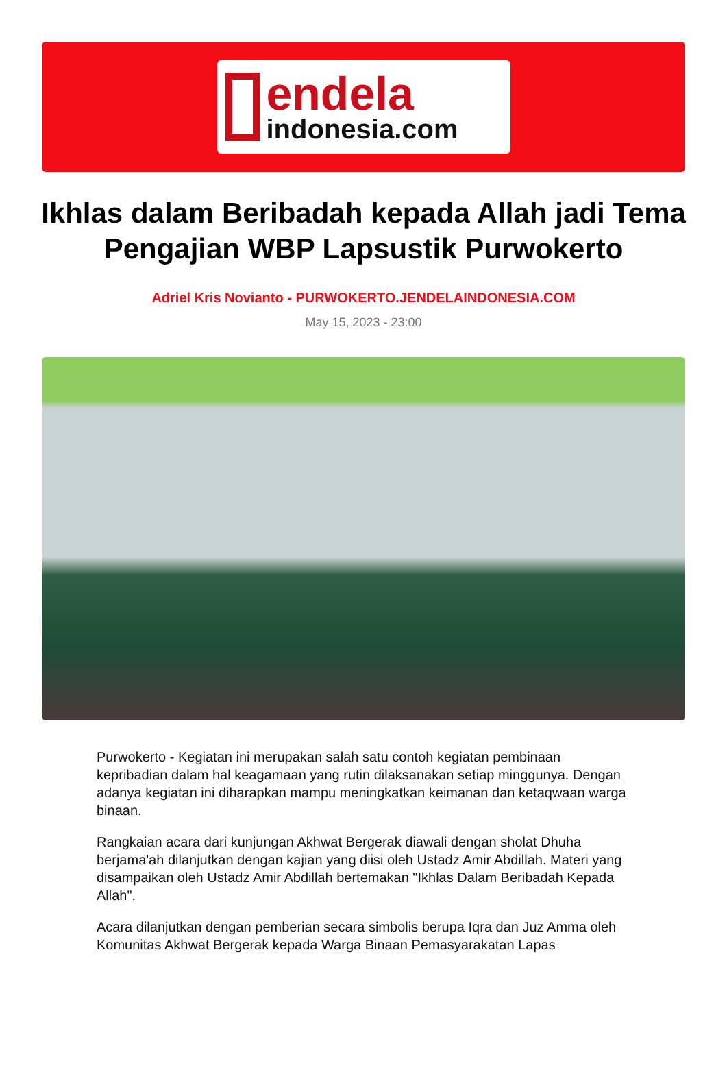endela
indonesia.com
Ikhlas dalam Beribadah kepada Allah jadi Tema Pengajian WBP Lapsustik Purwokerto
Adriel Kris Novianto - PURWOKERTO.JENDELAINDONESIA.COM
May 15, 2023 - 23:00
Purwokerto - Kegiatan ini merupakan salah satu contoh kegiatan pembinaan kepribadian dalam hal keagamaan yang rutin dilaksanakan setiap minggunya. Dengan adanya kegiatan ini diharapkan mampu meningkatkan keimanan dan ketaqwaan warga binaan.
Rangkaian acara dari kunjungan Akhwat Bergerak diawali dengan sholat Dhuha berjama'ah dilanjutkan dengan kajian yang diisi oleh Ustadz Amir Abdillah. Materi yang disampaikan oleh Ustadz Amir Abdillah bertemakan "Ikhlas Dalam Beribadah Kepada Allah".
Acara dilanjutkan dengan pemberian secara simbolis berupa Iqra dan Juz Amma oleh Komunitas Akhwat Bergerak kepada Warga Binaan Pemasyarakatan Lapas